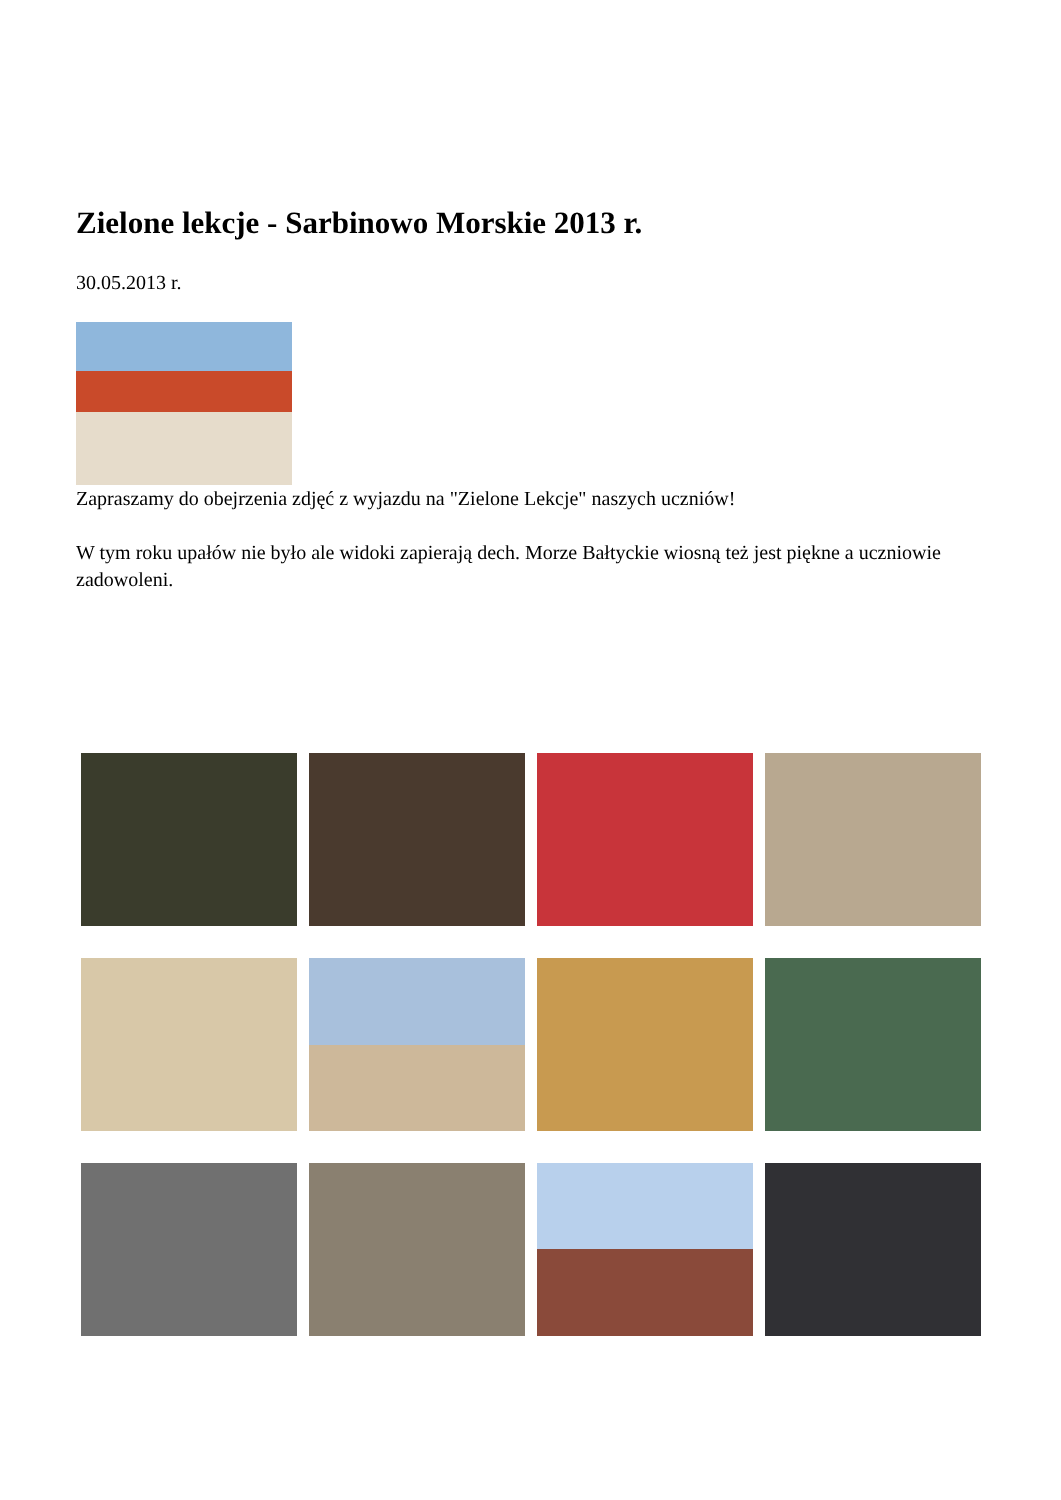Zielone lekcje - Sarbinowo Morskie 2013 r.
30.05.2013 r.
Zapraszamy do obejrzenia zdjęć z wyjazdu na "Zielone Lekcje" naszych uczniów!
W tym roku upałów nie było ale widoki zapierają dech. Morze Bałtyckie wiosną też jest piękne a uczniowie zadowoleni.